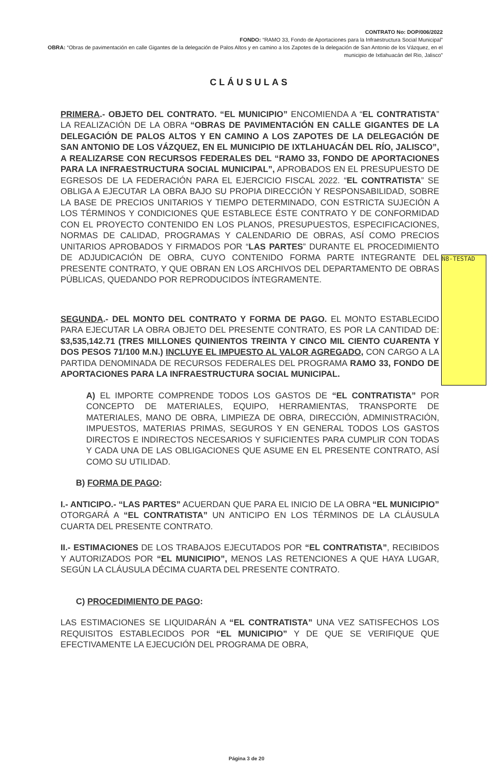CONTRATO No: DOP/006/2022
FONDO: “RAMO 33, Fondo de Aportaciones para la Infraestructura Social Municipal”
OBRA: “Obras de pavimentación en calle Gigantes de la delegación de Palos Altos y en camino a los Zapotes de la delegación de San Antonio de los Vázquez, en el municipio de Ixtlahuacán del Rio, Jalisco”
CLÁUSULAS
PRIMERA.- OBJETO DEL CONTRATO. “EL MUNICIPIO” ENCOMIENDA A “EL CONTRATISTA” LA REALIZACIÓN DE LA OBRA “OBRAS DE PAVIMENTACIÓN EN CALLE GIGANTES DE LA DELEGACIÓN DE PALOS ALTOS Y EN CAMINO A LOS ZAPOTES DE LA DELEGACIÓN DE SAN ANTONIO DE LOS VÁZQUEZ, EN EL MUNICIPIO DE IXTLAHUACÁN DEL RÍO, JALISCO”, A REALIZARSE CON RECURSOS FEDERALES DEL “RAMO 33, FONDO DE APORTACIONES PARA LA INFRAESTRUCTURA SOCIAL MUNICIPAL”, APROBADOS EN EL PRESUPUESTO DE EGRESOS DE LA FEDERACIÓN PARA EL EJERCICIO FISCAL 2022. “EL CONTRATISTA” SE OBLIGA A EJECUTAR LA OBRA BAJO SU PROPIA DIRECCIÓN Y RESPONSABILIDAD, SOBRE LA BASE DE PRECIOS UNITARIOS Y TIEMPO DETERMINADO, CON ESTRICTA SUJECIÓN A LOS TÉRMINOS Y CONDICIONES QUE ESTABLECE ÉSTE CONTRATO Y DE CONFORMIDAD CON EL PROYECTO CONTENIDO EN LOS PLANOS, PRESUPUESTOS, ESPECIFICACIONES, NORMAS DE CALIDAD, PROGRAMAS Y CALENDARIO DE OBRAS, ASÍ COMO PRECIOS UNITARIOS APROBADOS Y FIRMADOS POR “LAS PARTES” DURANTE EL PROCEDIMIENTO DE ADJUDICACIÓN DE OBRA, CUYO CONTENIDO FORMA PARTE INTEGRANTE DEL PRESENTE CONTRATO, Y QUE OBRAN EN LOS ARCHIVOS DEL DEPARTAMENTO DE OBRAS PÚBLICAS, QUEDANDO POR REPRODUCIDOS ÍNTEGRAMENTE.
SEGUNDA.- DEL MONTO DEL CONTRATO Y FORMA DE PAGO. EL MONTO ESTABLECIDO PARA EJECUTAR LA OBRA OBJETO DEL PRESENTE CONTRATO, ES POR LA CANTIDAD DE: $3,535,142.71 (TRES MILLONES QUINIENTOS TREINTA Y CINCO MIL CIENTO CUARENTA Y DOS PESOS 71/100 M.N.) INCLUYE EL IMPUESTO AL VALOR AGREGADO, CON CARGO A LA PARTIDA DENOMINADA DE RECURSOS FEDERALES DEL PROGRAMA RAMO 33, FONDO DE APORTACIONES PARA LA INFRAESTRUCTURA SOCIAL MUNICIPAL.
A) EL IMPORTE COMPRENDE TODOS LOS GASTOS DE “EL CONTRATISTA” POR CONCEPTO DE MATERIALES, EQUIPO, HERRAMIENTAS, TRANSPORTE DE MATERIALES, MANO DE OBRA, LIMPIEZA DE OBRA, DIRECCIÓN, ADMINISTRACIÓN, IMPUESTOS, MATERIAS PRIMAS, SEGUROS Y EN GENERAL TODOS LOS GASTOS DIRECTOS E INDIRECTOS NECESARIOS Y SUFICIENTES PARA CUMPLIR CON TODAS Y CADA UNA DE LAS OBLIGACIONES QUE ASUME EN EL PRESENTE CONTRATO, ASÍ COMO SU UTILIDAD.
B) FORMA DE PAGO:
I.- ANTICIPO.- “LAS PARTES” ACUERDAN QUE PARA EL INICIO DE LA OBRA “EL MUNICIPIO” OTORGARÁ A “EL CONTRATISTA” UN ANTICIPO EN LOS TÉRMINOS DE LA CLÁUSULA CUARTA DEL PRESENTE CONTRATO.
II.- ESTIMACIONES DE LOS TRABAJOS EJECUTADOS POR “EL CONTRATISTA”, RECIBIDOS Y AUTORIZADOS POR “EL MUNICIPIO”, MENOS LAS RETENCIONES A QUE HAYA LUGAR, SEGÚN LA CLÁUSULA DÉCIMA CUARTA DEL PRESENTE CONTRATO.
C) PROCEDIMIENTO DE PAGO:
LAS ESTIMACIONES SE LIQUIDARÁN A “EL CONTRATISTA” UNA VEZ SATISFECHOS LOS REQUISITOS ESTABLECIDOS POR “EL MUNICIPIO” Y DE QUE SE VERIFIQUE QUE EFECTIVAMENTE LA EJECUCIÓN DEL PROGRAMA DE OBRA,
N8-TESTAD
Página 3 de 20